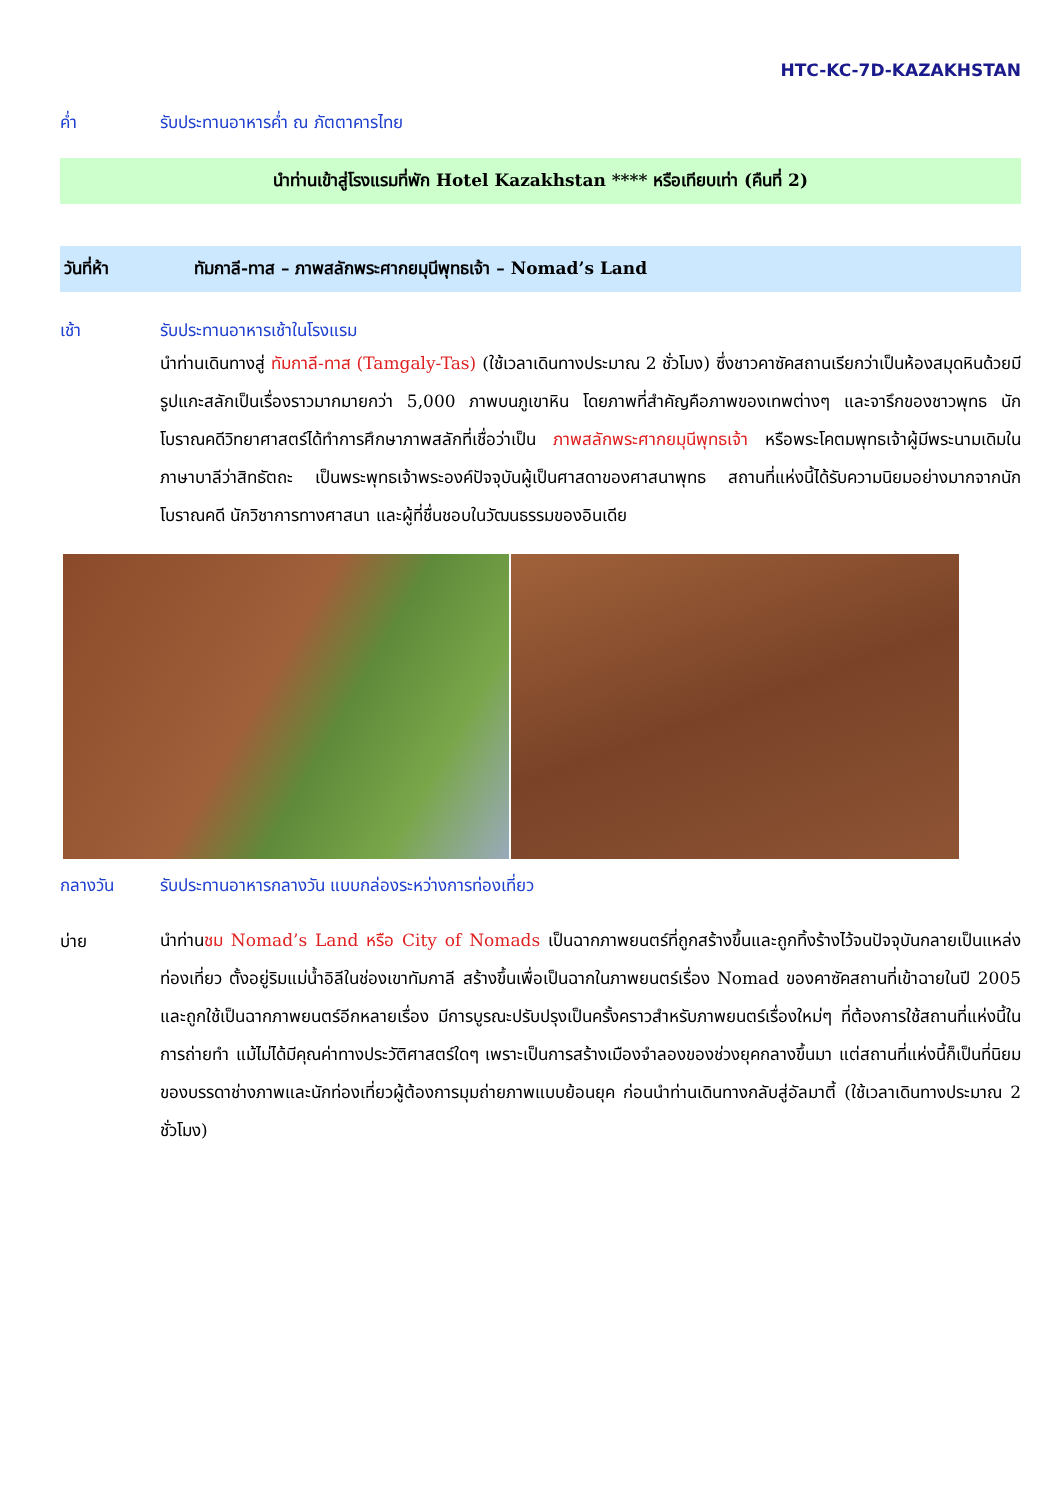HTC-KC-7D-KAZAKHSTAN
ค่ำ รับประทานอาหารค่ำ ณ ภัตตาคารไทย
นำท่านเข้าสู่โรงแรมที่พัก Hotel Kazakhstan **** หรือเทียบเท่า (คืนที่ 2)
วันที่ห้า ทัมกาลี-ทาส – ภาพสลักพระศากยมุนีพุทธเจ้า – Nomad’s Land
เช้า รับประทานอาหารเช้าในโรงแรม
นำท่านเดินทางสู่ ทัมกาลี-ทาส (Tamgaly-Tas) (ใช้เวลาเดินทางประมาณ 2 ชั่วโมง) ซึ่งชาวคาซัคสถานเรียกว่าเป็นห้องสมุดหินด้วยมีรูปแกะสลักเป็นเรื่องราวมากมายกว่า 5,000 ภาพบนภูเขาหิน โดยภาพที่สำคัญคือภาพของเทพต่างๆ และจารึกของชาวพุทธ นักโบราณคดีวิทยาศาสตร์ได้ทำการศึกษาภาพสลักที่เชื่อว่าเป็น ภาพสลักพระศากยมุนีพุทธเจ้า หรือพระโคตมพุทธเจ้าผู้มีพระนามเดิมในภาษาบาลีว่าสิทธัตถะ เป็นพระพุทธเจ้าพระองค์ปัจจุบันผู้เป็นศาสดาของศาสนาพุทธ สถานที่แห่งนี้ได้รับความนิยมอย่างมากจากนักโบราณคดี นักวิชาการทางศาสนา และผู้ที่ชื่นชอบในวัฒนธรรมของอินเดีย
กลางวัน รับประทานอาหารกลางวัน แบบกล่องระหว่างการท่องเที่ยว
บ่าย
นำท่านชม Nomad’s Land หรือ City of Nomads เป็นฉากภาพยนตร์ที่ถูกสร้างขึ้นและถูกทิ้งร้างไว้จนปัจจุบันกลายเป็นแหล่งท่องเที่ยว ตั้งอยู่ริมแม่น้ำอิลีในช่องเขาทัมกาลี สร้างขึ้นเพื่อเป็นฉากในภาพยนตร์เรื่อง Nomad ของคาซัคสถานที่เข้าฉายในปี 2005 และถูกใช้เป็นฉากภาพยนตร์อีกหลายเรื่อง มีการบูรณะปรับปรุงเป็นครั้งคราวสำหรับภาพยนตร์เรื่องใหม่ๆ ที่ต้องการใช้สถานที่แห่งนี้ในการถ่ายทำ แม้ไม่ได้มีคุณค่าทางประวัติศาสตร์ใดๆ เพราะเป็นการสร้างเมืองจำลองของช่วงยุคกลางขึ้นมา แต่สถานที่แห่งนี้ก็เป็นที่นิยมของบรรดาช่างภาพและนักท่องเที่ยวผู้ต้องการมุมถ่ายภาพแบบย้อนยุค ก่อนนำท่านเดินทางกลับสู่อัลมาตี้ (ใช้เวลาเดินทางประมาณ 2 ชั่วโมง)